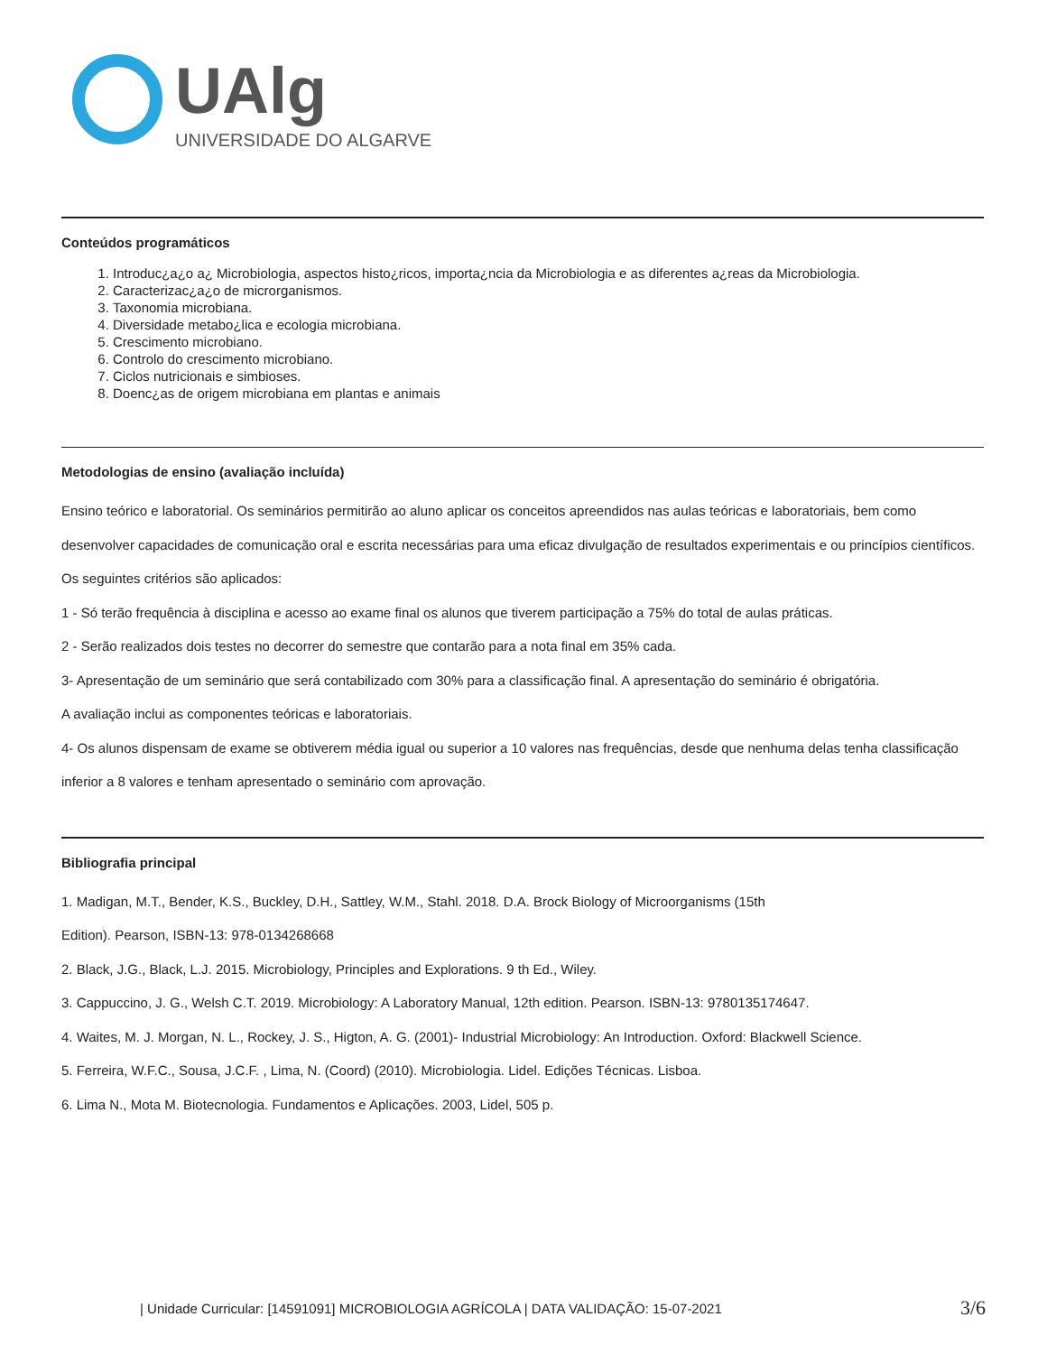UAlg
UNIVERSIDADE DO ALGARVE
Conteúdos programáticos
1. Introduc¿a¿o a¿ Microbiologia, aspectos histo¿ricos, importa¿ncia da Microbiologia e as diferentes a¿reas da Microbiologia.
2. Caracterizac¿a¿o de microrganismos.
3. Taxonomia microbiana.
4. Diversidade metabo¿lica e ecologia microbiana.
5. Crescimento microbiano.
6. Controlo do crescimento microbiano.
7. Ciclos nutricionais e simbioses.
8. Doenc¿as de origem microbiana em plantas e animais
Metodologias de ensino (avaliação incluída)
Ensino teórico e laboratorial. Os seminários permitirão ao aluno aplicar os conceitos apreendidos nas aulas teóricas e laboratoriais, bem como desenvolver capacidades de comunicação oral e escrita necessárias para uma eficaz divulgação de resultados experimentais e ou princípios científicos.
Os seguintes critérios são aplicados:
1 - Só terão frequência à disciplina e acesso ao exame final os alunos que tiverem participação a 75% do total de aulas práticas.
2 - Serão realizados dois testes no decorrer do semestre que contarão para a nota final em 35% cada.
3- Apresentação de um seminário que será contabilizado com 30% para a classificação final. A apresentação do seminário é obrigatória.
A avaliação inclui as componentes teóricas e laboratoriais.
4- Os alunos dispensam de exame se obtiverem média igual ou superior a 10 valores nas frequências, desde que nenhuma delas tenha classificação inferior a 8 valores e tenham apresentado o seminário com aprovação.
Bibliografia principal
1. Madigan, M.T., Bender, K.S., Buckley, D.H., Sattley, W.M., Stahl. 2018. D.A. Brock Biology of Microorganisms (15th
Edition). Pearson, ISBN-13: 978-0134268668
2. Black, J.G., Black, L.J. 2015. Microbiology, Principles and Explorations. 9 th Ed., Wiley.
3. Cappuccino, J. G., Welsh C.T. 2019. Microbiology: A Laboratory Manual, 12th edition. Pearson. ISBN-13: 9780135174647.
4. Waites, M. J. Morgan, N. L., Rockey, J. S., Higton, A. G. (2001)- Industrial Microbiology: An Introduction. Oxford: Blackwell Science.
5. Ferreira, W.F.C., Sousa, J.C.F. , Lima, N. (Coord) (2010). Microbiologia. Lidel. Edições Técnicas. Lisboa.
6. Lima N., Mota M. Biotecnologia. Fundamentos e Aplicações. 2003, Lidel, 505 p.
| Unidade Curricular: [14591091] MICROBIOLOGIA AGRÍCOLA | DATA VALIDAÇÃO: 15-07-2021 3/6